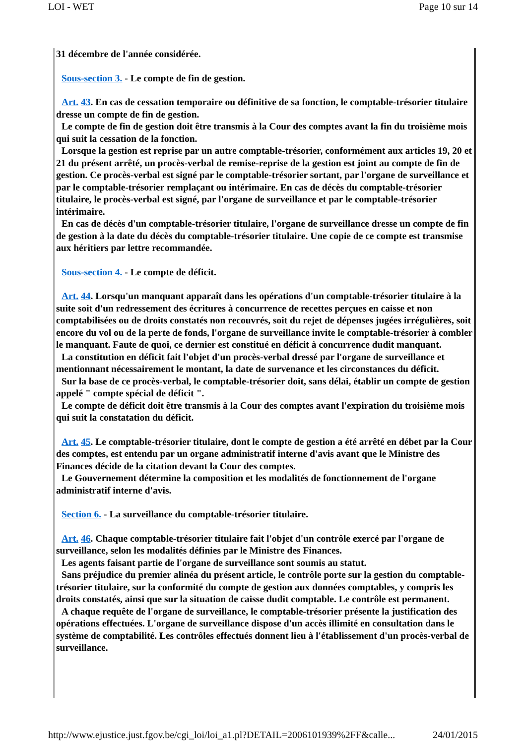LOI - WET Page 10 sur 14
31 décembre de l'année considérée.
Sous-section 3. - Le compte de fin de gestion.
Art. 43. En cas de cessation temporaire ou définitive de sa fonction, le comptable-trésorier titulaire dresse un compte de fin de gestion.
Le compte de fin de gestion doit être transmis à la Cour des comptes avant la fin du troisième mois qui suit la cessation de la fonction.
Lorsque la gestion est reprise par un autre comptable-trésorier, conformément aux articles 19, 20 et 21 du présent arrêté, un procès-verbal de remise-reprise de la gestion est joint au compte de fin de gestion. Ce procès-verbal est signé par le comptable-trésorier sortant, par l'organe de surveillance et par le comptable-trésorier remplaçant ou intérimaire. En cas de décès du comptable-trésorier titulaire, le procès-verbal est signé, par l'organe de surveillance et par le comptable-trésorier intérimaire.
En cas de décès d'un comptable-trésorier titulaire, l'organe de surveillance dresse un compte de fin de gestion à la date du décès du comptable-trésorier titulaire. Une copie de ce compte est transmise aux héritiers par lettre recommandée.
Sous-section 4. - Le compte de déficit.
Art. 44. Lorsqu'un manquant apparaît dans les opérations d'un comptable-trésorier titulaire à la suite soit d'un redressement des écritures à concurrence de recettes perçues en caisse et non comptabilisées ou de droits constatés non recouvrés, soit du rejet de dépenses jugées irrégulières, soit encore du vol ou de la perte de fonds, l'organe de surveillance invite le comptable-trésorier à combler le manquant. Faute de quoi, ce dernier est constitué en déficit à concurrence dudit manquant.
La constitution en déficit fait l'objet d'un procès-verbal dressé par l'organe de surveillance et mentionnant nécessairement le montant, la date de survenance et les circonstances du déficit.
Sur la base de ce procès-verbal, le comptable-trésorier doit, sans délai, établir un compte de gestion appelé " compte spécial de déficit ".
Le compte de déficit doit être transmis à la Cour des comptes avant l'expiration du troisième mois qui suit la constatation du déficit.
Art. 45. Le comptable-trésorier titulaire, dont le compte de gestion a été arrêté en débet par la Cour des comptes, est entendu par un organe administratif interne d'avis avant que le Ministre des Finances décide de la citation devant la Cour des comptes.
Le Gouvernement détermine la composition et les modalités de fonctionnement de l'organe administratif interne d'avis.
Section 6. - La surveillance du comptable-trésorier titulaire.
Art. 46. Chaque comptable-trésorier titulaire fait l'objet d'un contrôle exercé par l'organe de surveillance, selon les modalités définies par le Ministre des Finances.
Les agents faisant partie de l'organe de surveillance sont soumis au statut.
Sans préjudice du premier alinéa du présent article, le contrôle porte sur la gestion du comptable-trésorier titulaire, sur la conformité du compte de gestion aux données comptables, y compris les droits constatés, ainsi que sur la situation de caisse dudit comptable. Le contrôle est permanent.
A chaque requête de l'organe de surveillance, le comptable-trésorier présente la justification des opérations effectuées. L'organe de surveillance dispose d'un accès illimité en consultation dans le système de comptabilité. Les contrôles effectués donnent lieu à l'établissement d'un procès-verbal de surveillance.
http://www.ejustice.just.fgov.be/cgi_loi/loi_a1.pl?DETAIL=2006101939%2FF&calle... 24/01/2015